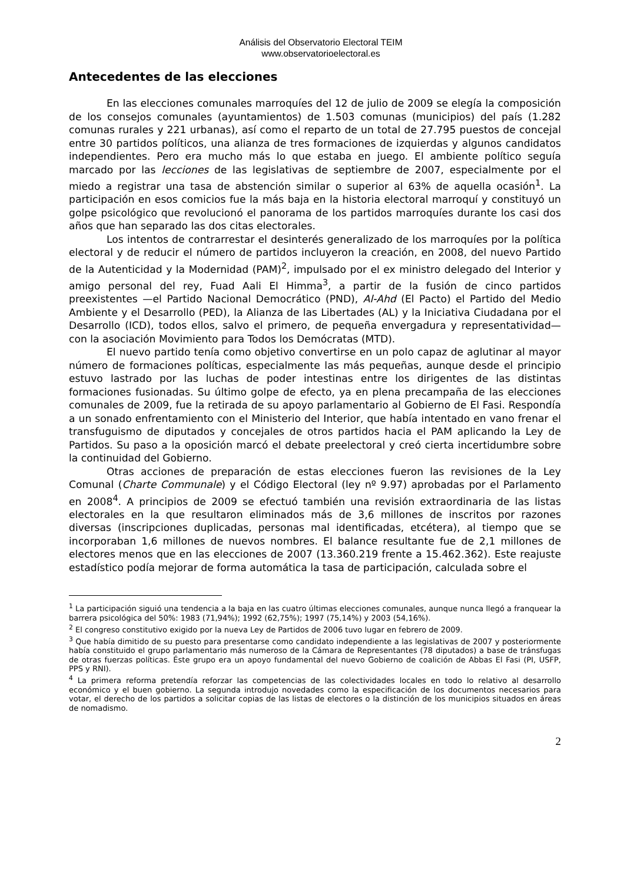Análisis del Observatorio Electoral TEIM
www.observatorioelectoral.es
Antecedentes de las elecciones
En las elecciones comunales marroquíes del 12 de julio de 2009 se elegía la composición de los consejos comunales (ayuntamientos) de 1.503 comunas (municipios) del país (1.282 comunas rurales y 221 urbanas), así como el reparto de un total de 27.795 puestos de concejal entre 30 partidos políticos, una alianza de tres formaciones de izquierdas y algunos candidatos independientes. Pero era mucho más lo que estaba en juego. El ambiente político seguía marcado por las lecciones de las legislativas de septiembre de 2007, especialmente por el miedo a registrar una tasa de abstención similar o superior al 63% de aquella ocasión<sup>1</sup>. La participación en esos comicios fue la más baja en la historia electoral marroquí y constituyó un golpe psicológico que revolucionó el panorama de los partidos marroquíes durante los casi dos años que han separado las dos citas electorales.
Los intentos de contrarrestar el desinterés generalizado de los marroquíes por la política electoral y de reducir el número de partidos incluyeron la creación, en 2008, del nuevo Partido de la Autenticidad y la Modernidad (PAM)<sup>2</sup>, impulsado por el ex ministro delegado del Interior y amigo personal del rey, Fuad Aali El Himma<sup>3</sup>, a partir de la fusión de cinco partidos preexistentes —el Partido Nacional Democrático (PND), Al-Ahd (El Pacto) el Partido del Medio Ambiente y el Desarrollo (PED), la Alianza de las Libertades (AL) y la Iniciativa Ciudadana por el Desarrollo (ICD), todos ellos, salvo el primero, de pequeña envergadura y representatividad— con la asociación Movimiento para Todos los Demócratas (MTD).
El nuevo partido tenía como objetivo convertirse en un polo capaz de aglutinar al mayor número de formaciones políticas, especialmente las más pequeñas, aunque desde el principio estuvo lastrado por las luchas de poder intestinas entre los dirigentes de las distintas formaciones fusionadas. Su último golpe de efecto, ya en plena precampaña de las elecciones comunales de 2009, fue la retirada de su apoyo parlamentario al Gobierno de El Fasi. Respondía a un sonado enfrentamiento con el Ministerio del Interior, que había intentado en vano frenar el transfuguismo de diputados y concejales de otros partidos hacia el PAM aplicando la Ley de Partidos. Su paso a la oposición marcó el debate preelectoral y creó cierta incertidumbre sobre la continuidad del Gobierno.
Otras acciones de preparación de estas elecciones fueron las revisiones de la Ley Comunal (Charte Communale) y el Código Electoral (ley nº 9.97) aprobadas por el Parlamento en 2008<sup>4</sup>. A principios de 2009 se efectuó también una revisión extraordinaria de las listas electorales en la que resultaron eliminados más de 3,6 millones de inscritos por razones diversas (inscripciones duplicadas, personas mal identificadas, etcétera), al tiempo que se incorporaban 1,6 millones de nuevos nombres. El balance resultante fue de 2,1 millones de electores menos que en las elecciones de 2007 (13.360.219 frente a 15.462.362). Este reajuste estadístico podía mejorar de forma automática la tasa de participación, calculada sobre el
<sup>1</sup> La participación siguió una tendencia a la baja en las cuatro últimas elecciones comunales, aunque nunca llegó a franquear la barrera psicológica del 50%: 1983 (71,94%); 1992 (62,75%); 1997 (75,14%) y 2003 (54,16%).
<sup>2</sup> El congreso constitutivo exigido por la nueva Ley de Partidos de 2006 tuvo lugar en febrero de 2009.
<sup>3</sup> Que había dimitido de su puesto para presentarse como candidato independiente a las legislativas de 2007 y posteriormente había constituido el grupo parlamentario más numeroso de la Cámara de Representantes (78 diputados) a base de tránsfugas de otras fuerzas políticas. Éste grupo era un apoyo fundamental del nuevo Gobierno de coalición de Abbas El Fasi (PI, USFP, PPS y RNI).
<sup>4</sup> La primera reforma pretendía reforzar las competencias de las colectividades locales en todo lo relativo al desarrollo económico y el buen gobierno. La segunda introdujo novedades como la especificación de los documentos necesarios para votar, el derecho de los partidos a solicitar copias de las listas de electores o la distinción de los municipios situados en áreas de nomadismo.
2